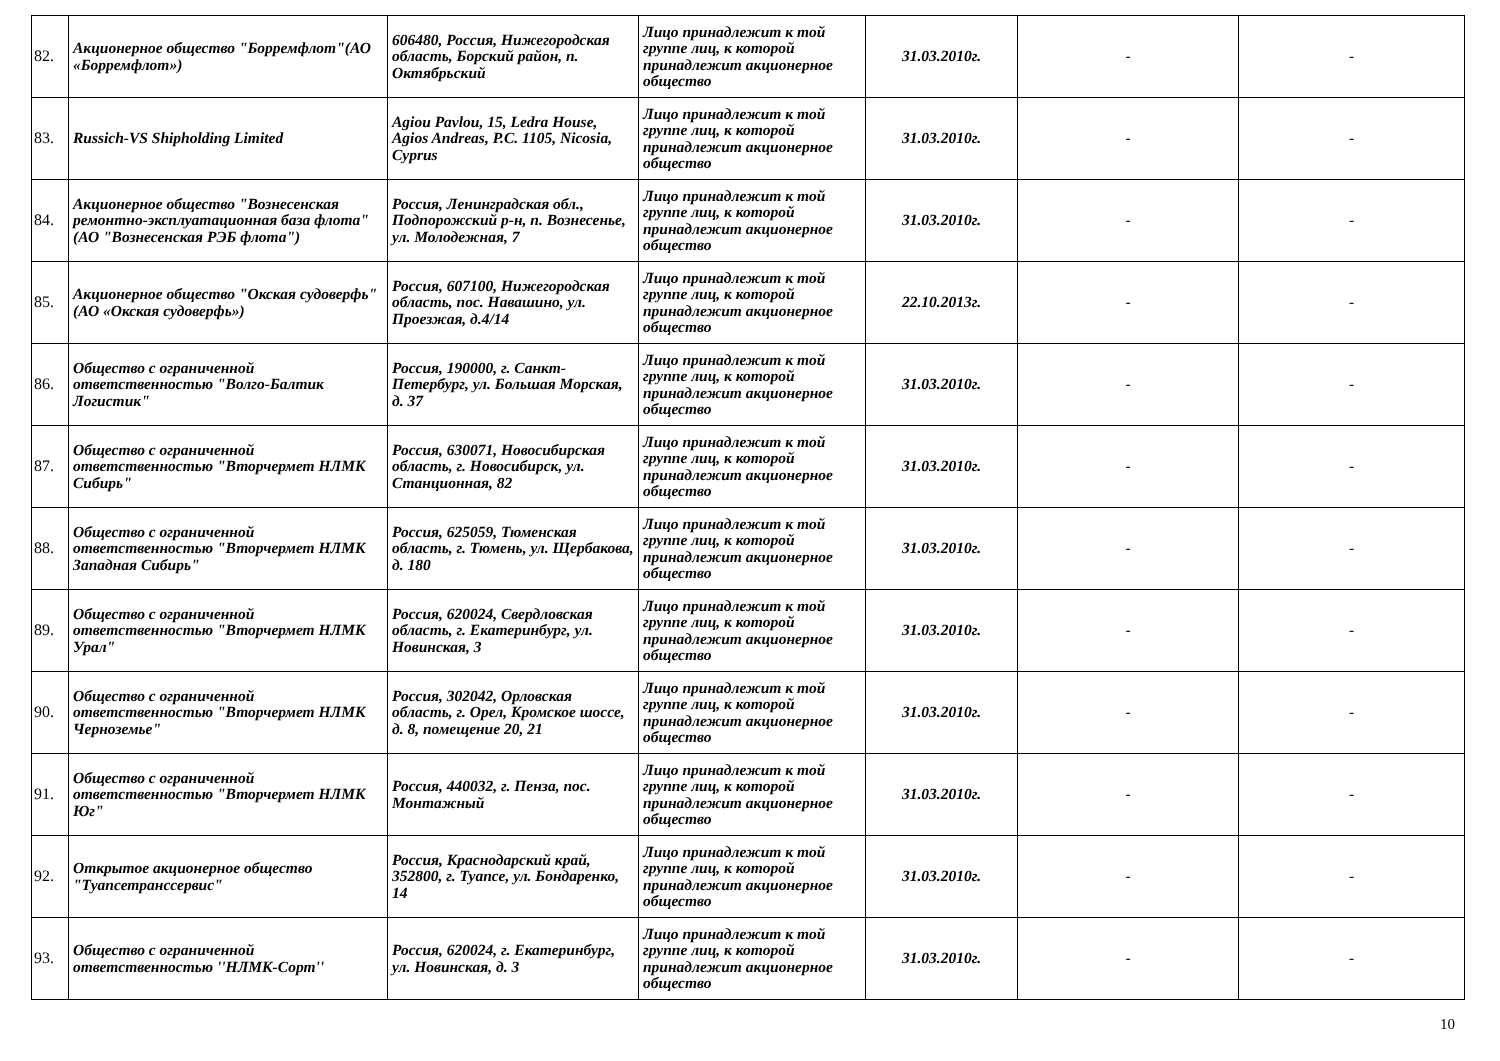| 82. | Акционерное общество "Борремфлот"(АО «Борремфлот») | 606480, Россия, Нижегородская область, Борский район, п. Октябрьский | Лицо принадлежит к той группе лиц, к которой принадлежит акционерное общество | 31.03.2010г. | - | - |
| 83. | Russich-VS Shipholding Limited | Agiou Pavlou, 15, Ledra House, Agios Andreas, P.C. 1105, Nicosia, Cyprus | Лицо принадлежит к той группе лиц, к которой принадлежит акционерное общество | 31.03.2010г. | - | - |
| 84. | Акционерное общество "Вознесенская ремонтно-эксплуатационная база флота" (АО "Вознесенская РЭБ флота") | Россия, Ленинградская обл., Подпорожский р-н, п. Вознесенье, ул. Молодежная, 7 | Лицо принадлежит к той группе лиц, к которой принадлежит акционерное общество | 31.03.2010г. | - | - |
| 85. | Акционерное общество "Окская судоверфь" (АО «Окская судоверфь») | Россия, 607100, Нижегородская область, пос. Навашино, ул. Проезжая, д.4/14 | Лицо принадлежит к той группе лиц, к которой принадлежит акционерное общество | 22.10.2013г. | - | - |
| 86. | Общество с ограниченной ответственностью "Волго-Балтик Логистик" | Россия, 190000, г. Санкт-Петербург, ул. Большая Морская, д. 37 | Лицо принадлежит к той группе лиц, к которой принадлежит акционерное общество | 31.03.2010г. | - | - |
| 87. | Общество с ограниченной ответственностью "Вторчермет НЛМК Сибирь" | Россия, 630071, Новосибирская область, г. Новосибирск, ул. Станционная, 82 | Лицо принадлежит к той группе лиц, к которой принадлежит акционерное общество | 31.03.2010г. | - | - |
| 88. | Общество с ограниченной ответственностью "Вторчермет НЛМК Западная Сибирь" | Россия, 625059, Тюменская область, г. Тюмень, ул. Щербакова, д. 180 | Лицо принадлежит к той группе лиц, к которой принадлежит акционерное общество | 31.03.2010г. | - | - |
| 89. | Общество с ограниченной ответственностью "Вторчермет НЛМК Урал" | Россия, 620024, Свердловская область, г. Екатеринбург, ул. Новинская, 3 | Лицо принадлежит к той группе лиц, к которой принадлежит акционерное общество | 31.03.2010г. | - | - |
| 90. | Общество с ограниченной ответственностью "Вторчермет НЛМК Черноземье" | Россия, 302042, Орловская область, г. Орел, Кромское шоссе, д. 8, помещение 20, 21 | Лицо принадлежит к той группе лиц, к которой принадлежит акционерное общество | 31.03.2010г. | - | - |
| 91. | Общество с ограниченной ответственностью "Вторчермет НЛМК Юг" | Россия, 440032, г. Пенза, пос. Монтажный | Лицо принадлежит к той группе лиц, к которой принадлежит акционерное общество | 31.03.2010г. | - | - |
| 92. | Открытое акционерное общество "Туапсетранссервис" | Россия, Краснодарский край, 352800, г. Туапсе, ул. Бондаренко, 14 | Лицо принадлежит к той группе лиц, к которой принадлежит акционерное общество | 31.03.2010г. | - | - |
| 93. | Общество с ограниченной ответственностью ''НЛМК-Сорт'' | Россия, 620024, г. Екатеринбург, ул. Новинская, д. 3 | Лицо принадлежит к той группе лиц, к которой принадлежит акционерное общество | 31.03.2010г. | - | - |
10